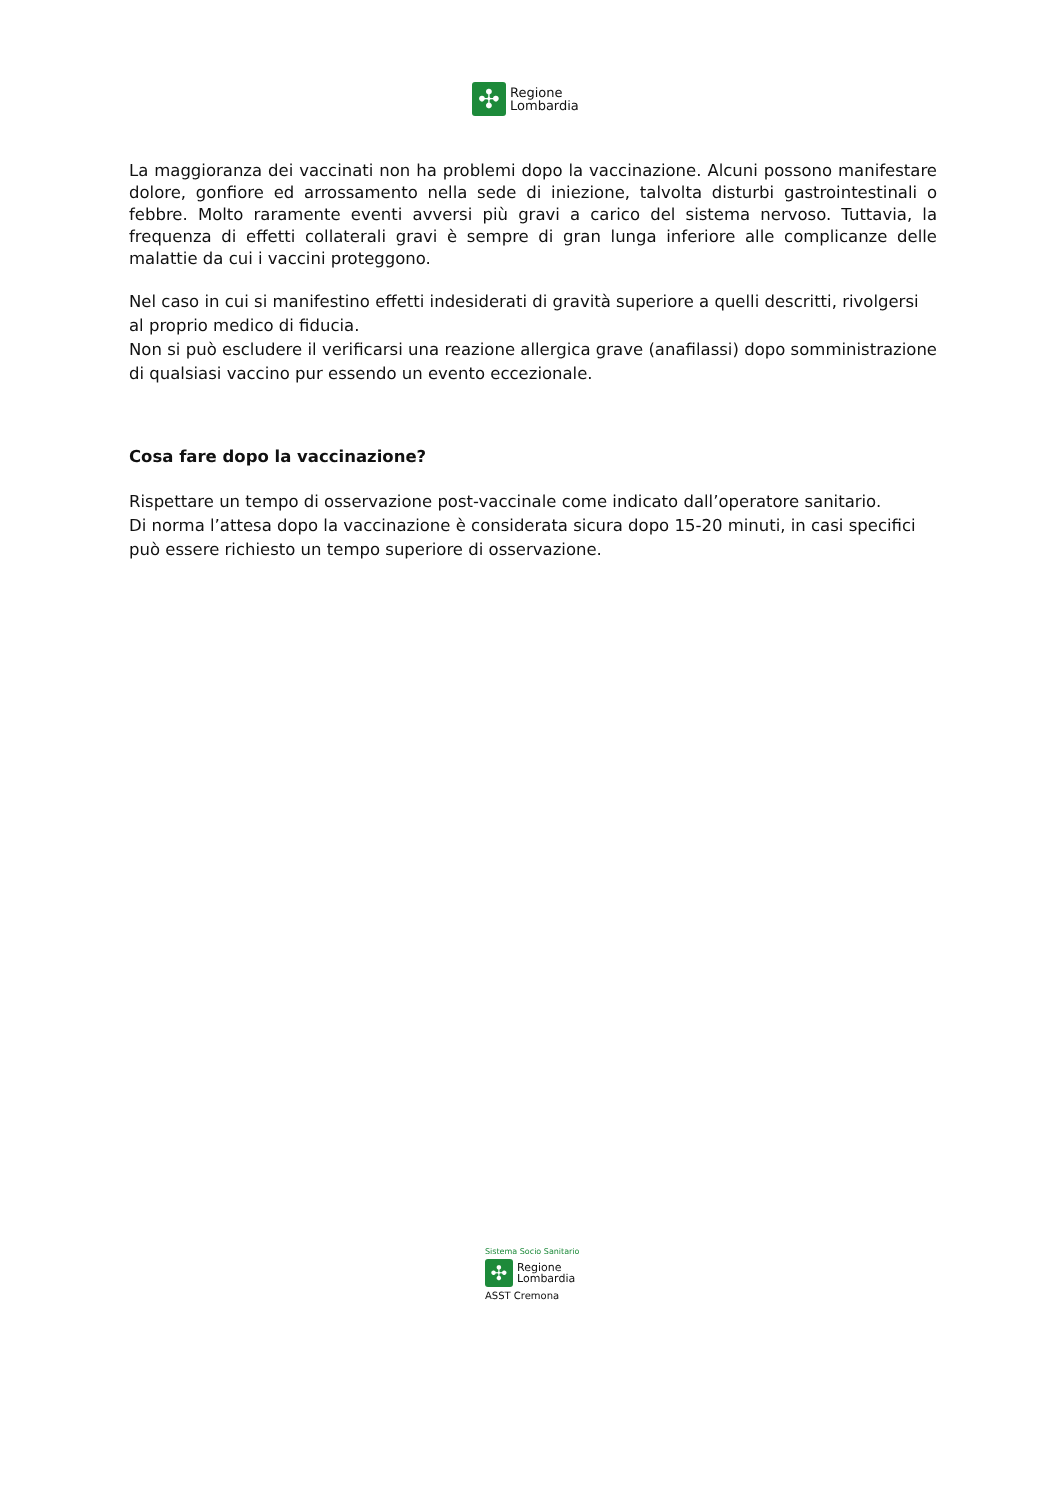✣
Regione
Lombardia
La maggioranza dei vaccinati non ha problemi dopo la vaccinazione. Alcuni possono manifestare dolore, gonfiore ed arrossamento nella sede di iniezione, talvolta disturbi gastrointestinali o febbre. Molto raramente eventi avversi più gravi a carico del sistema nervoso. Tuttavia, la frequenza di effetti collaterali gravi è sempre di gran lunga inferiore alle complicanze delle malattie da cui i vaccini proteggono.
Nel caso in cui si manifestino effetti indesiderati di gravità superiore a quelli descritti, rivolgersi al proprio medico di fiducia.
Non si può escludere il verificarsi una reazione allergica grave (anafilassi) dopo somministrazione di qualsiasi vaccino pur essendo un evento eccezionale.
Cosa fare dopo la vaccinazione?
Rispettare un tempo di osservazione post-vaccinale come indicato dall’operatore sanitario.
Di norma l’attesa dopo la vaccinazione è considerata sicura dopo 15-20 minuti, in casi specifici può essere richiesto un tempo superiore di osservazione.
Sistema Socio Sanitario
✣
Regione
Lombardia
ASST Cremona